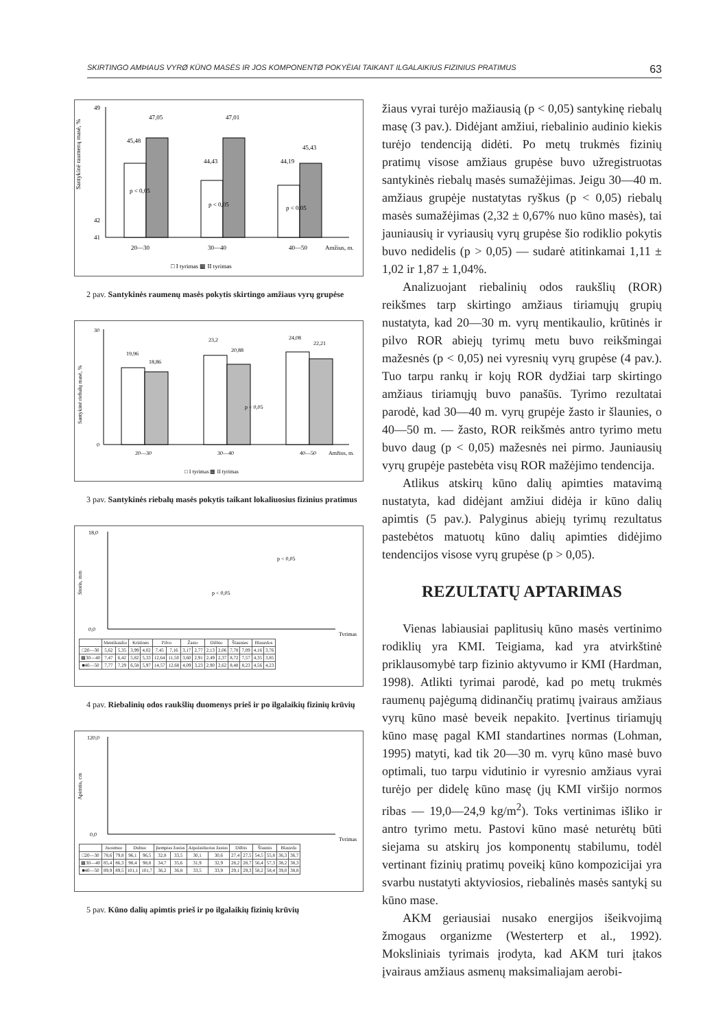SKIRTINGO AMÞIAUS VYRØ KŪNO MASĖS IR JOS KOMPONENTØ POKYÈIAI TAIKANT ILGALAIKIUS FIZINIUS PRATIMUS 63
Santykinė raumenų masė, %
49
42
41
45,48
47,05
44,43
47,01
44,19
45,43
20—30
30—40
40—50
Amžius, m.
p < 0,05
p < 0,05
p < 0,05
□ I tyrimas ▩ II tyrimas
2 pav. Santykinės raumenų masės pokytis skirtingo amžiaus vyrų grupėse
Santykinė riebalų masė, %
30
0
19,96
18,86
23,2
20,88
24,08
22,21
p < 0,05
20—30
30—40
40—50
Amžius, m.
□ I tyrimas ▩ II tyrimas
3 pav. Santykinės riebalų masės pokytis taikant lokaliuosius fizinius pratimus
Storis, mm
18,0
0,0
p < 0,05
p < 0,05
Tyrimas
| | Mentikaulio | | Krūtinės | | Pilvo | | Žasto | | Dilbio | | Šlaunies | | Blauzdos | |
| □20—30 | 5,62 | 5,35 | 3,99 | 4,02 | 7,45 | 7,16 | 3,17 | 2,77 | 2,13 | 2,06 | 7,78 | 7,09 | 4,16 | 3,76 |
| ▩30—40 | 7,47 | 6,42 | 5,82 | 5,33 | 12,64 | 11,50 | 3,60 | 2,91 | 2,49 | 2,37 | 8,72 | 7,57 | 4,35 | 3,85 |
| ■40—50 | 7,77 | 7,29 | 6,58 | 5,97 | 14,57 | 12,68 | 4,09 | 3,23 | 2,90 | 2,62 | 8,48 | 8,23 | 4,56 | 4,23 |
4 pav. Riebalinių odos raukšlių duomenys prieš ir po ilgalaikių fizinių krūvių
Apimtis, cm
120,0
0,0
Tyrimas
| | Juosmuo | | Dubuo | | Įtemptas žastas | | Atpalaiduotas žastas | | Dilbis | | Šlaunis | | Blauzda | |
| □20—30 | 78,6 | 79,8 | 96,1 | 96,5 | 32,8 | 33,5 | 30,1 | 30,6 | 27,4 | 27,5 | 54,5 | 55,8 | 36,3 | 36,7 |
| ▩30—40 | 85,4 | 86,3 | 98,4 | 98,8 | 34,7 | 35,6 | 31,9 | 32,9 | 28,2 | 28,7 | 56,4 | 57,3 | 38,2 | 38,3 |
| ■40—50 | 89,9 | 89,5 | 101,1 | 101,7 | 36,2 | 36,8 | 33,5 | 33,9 | 29,1 | 29,3 | 58,2 | 58,4 | 39,0 | 38,8 |
5 pav. Kūno dalių apimtis prieš ir po ilgalaikių fizinių krūvių
žiaus vyrai turėjo mažiausią (p < 0,05) santykinę riebalų masę (3 pav.). Didėjant amžiui, riebalinio audinio kiekis turėjo tendenciją didėti. Po metų trukmės fizinių pratimų visose amžiaus grupėse buvo užregistruotas santykinės riebalų masės sumažėjimas. Jeigu 30—40 m. amžiaus grupėje nustatytas ryškus (p < 0,05) riebalų masės sumažėjimas (2,32 ± 0,67% nuo kūno masės), tai jauniausių ir vyriausių vyrų grupėse šio rodiklio pokytis buvo nedidelis (p > 0,05) — sudarė atitinkamai 1,11 ± 1,02 ir 1,87 ± 1,04%.
Analizuojant riebalinių odos raukšlių (ROR) reikšmes tarp skirtingo amžiaus tiriamųjų grupių nustatyta, kad 20—30 m. vyrų mentikaulio, krūtinės ir pilvo ROR abiejų tyrimų metu buvo reikšmingai mažesnės (p < 0,05) nei vyresnių vyrų grupėse (4 pav.). Tuo tarpu rankų ir kojų ROR dydžiai tarp skirtingo amžiaus tiriamųjų buvo panašūs. Tyrimo rezultatai parodė, kad 30—40 m. vyrų grupėje žasto ir šlaunies, o 40—50 m. — žasto, ROR reikšmės antro tyrimo metu buvo daug (p < 0,05) mažesnės nei pirmo. Jauniausių vyrų grupėje pastebėta visų ROR mažėjimo tendencija.
Atlikus atskirų kūno dalių apimties matavimą nustatyta, kad didėjant amžiui didėja ir kūno dalių apimtis (5 pav.). Palyginus abiejų tyrimų rezultatus pastebėtos matuotų kūno dalių apimties didėjimo tendencijos visose vyrų grupėse (p > 0,05).
REZULTATŲ APTARIMAS
Vienas labiausiai paplitusių kūno masės vertinimo rodiklių yra KMI. Teigiama, kad yra atvirkštinė priklausomybė tarp fizinio aktyvumo ir KMI (Hardman, 1998). Atlikti tyrimai parodė, kad po metų trukmės raumenų pajėgumą didinančių pratimų įvairaus amžiaus vyrų kūno masė beveik nepakito. Įvertinus tiriamųjų kūno masę pagal KMI standartines normas (Lohman, 1995) matyti, kad tik 20—30 m. vyrų kūno masė buvo optimali, tuo tarpu vidutinio ir vyresnio amžiaus vyrai turėjo per didelę kūno masę (jų KMI viršijo normos ribas — 19,0—24,9 kg/m<sup>2</sup>). Toks vertinimas išliko ir antro tyrimo metu. Pastovi kūno masė neturėtų būti siejama su atskirų jos komponentų stabilumu, todėl vertinant fizinių pratimų poveikį kūno kompozicijai yra svarbu nustatyti aktyviosios, riebalinės masės santykį su kūno mase.
AKM geriausiai nusako energijos išeikvojimą žmogaus organizme (Westerterp et al., 1992). Moksliniais tyrimais įrodyta, kad AKM turi įtakos įvairaus amžiaus asmenų maksimaliajam aerobi-